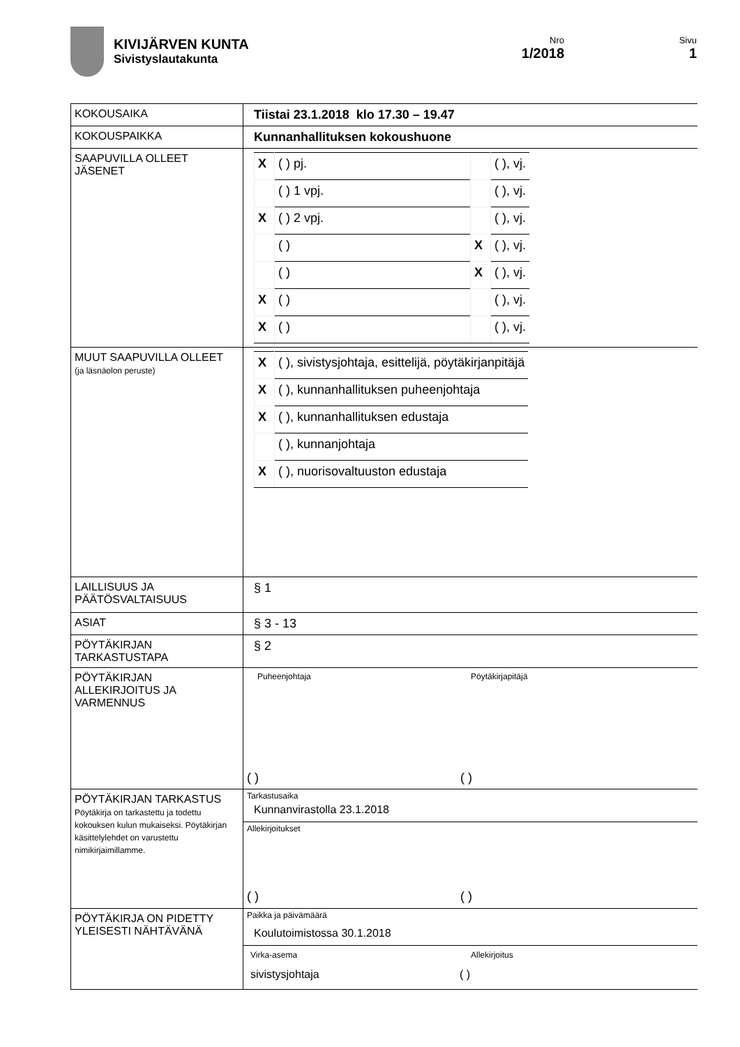KIVIJÄRVEN KUNTA
Sivistyslautakunta
Nro
1/2018
Sivu
1
| KOKOUSAIKA | Tiistai 23.1.2018 klo 17.30 – 19.47 |
| KOKOUSPAIKKA | Kunnanhallituksen kokoushuone |
| SAAPUVILLA OLLEET JÄSENET | / X / ( ) pj. / / ( ), vj. / / / ( ) 1 vpj. / / ( ), vj. / / X / ( ) 2 vpj. / / ( ), vj. / / / ( ) / X / ( ), vj. / / / ( ) / X / ( ), vj. / / X / ( ) / / ( ), vj. / / X / ( ) / / ( ), vj. / |
| MUUT SAAPUVILLA OLLEET (ja läsnäolon peruste) | / X / ( ), sivistysjohtaja, esittelijä, pöytäkirjanpitäjä / / X / ( ), kunnanhallituksen puheenjohtaja / / X / ( ), kunnanhallituksen edustaja / / / ( ), kunnanjohtaja / / X / ( ), nuorisovaltuuston edustaja / |
| LAILLISUUS JA PÄÄTÖSVALTAISUUS | § 1 |
| ASIAT | § 3 - 13 |
| PÖYTÄKIRJAN TARKASTUSTAPA | § 2 |
| PÖYTÄKIRJAN ALLEKIRJOITUS JA VARMENNUS | Puheenjohtaja Pöytäkirjapitäjä ( ) ( ) |
| PÖYTÄKIRJAN TARKASTUS Pöytäkirja on tarkastettu ja todettu kokouksen kulun mukaiseksi. Pöytäkirjan käsittelylehdet on varustettu nimikirjaimillamme. | Tarkastusaika Kunnanvirastolla 23.1.2018 Allekirjoitukset ( ) ( ) |
| PÖYTÄKIRJA ON PIDETTY YLEISESTI NÄHTÄVÄNÄ | Paikka ja päivämäärä Koulutoimistossa 30.1.2018 Virka-asema Allekirjoitus sivistysjohtaja ( ) |